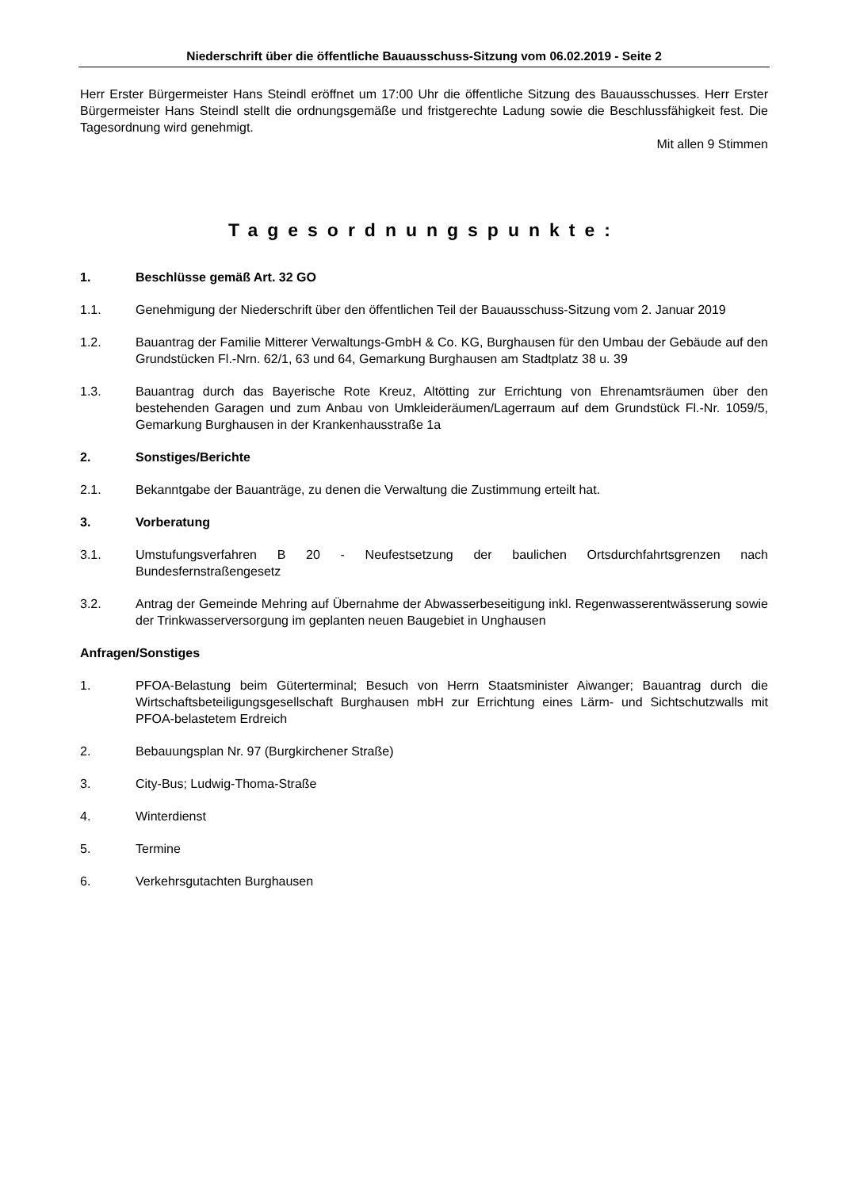Niederschrift über die öffentliche Bauausschuss-Sitzung vom 06.02.2019 - Seite 2
Herr Erster Bürgermeister Hans Steindl eröffnet um 17:00 Uhr die öffentliche Sitzung des Bauausschusses. Herr Erster Bürgermeister Hans Steindl stellt die ordnungsgemäße und fristgerechte Ladung sowie die Beschlussfähigkeit fest. Die Tagesordnung wird genehmigt.
Mit allen 9 Stimmen
Tagesordnungspunkte:
1. Beschlüsse gemäß Art. 32 GO
1.1. Genehmigung der Niederschrift über den öffentlichen Teil der Bauausschuss-Sitzung vom 2. Januar 2019
1.2. Bauantrag der Familie Mitterer Verwaltungs-GmbH & Co. KG, Burghausen für den Umbau der Gebäude auf den Grundstücken Fl.-Nrn. 62/1, 63 und 64, Gemarkung Burghausen am Stadtplatz 38 u. 39
1.3. Bauantrag durch das Bayerische Rote Kreuz, Altötting zur Errichtung von Ehrenamtsräumen über den bestehenden Garagen und zum Anbau von Umkleideräumen/Lagerraum auf dem Grundstück Fl.-Nr. 1059/5, Gemarkung Burghausen in der Krankenhausstraße 1a
2. Sonstiges/Berichte
2.1. Bekanntgabe der Bauanträge, zu denen die Verwaltung die Zustimmung erteilt hat.
3. Vorberatung
3.1. Umstufungsverfahren B 20 - Neufestsetzung der baulichen Ortsdurchfahrtsgrenzen nach Bundesfernstraßengesetz
3.2. Antrag der Gemeinde Mehring auf Übernahme der Abwasserbeseitigung inkl. Regenwasserentwässerung sowie der Trinkwasserversorgung im geplanten neuen Baugebiet in Unghausen
Anfragen/Sonstiges
1. PFOA-Belastung beim Güterterminal; Besuch von Herrn Staatsminister Aiwanger; Bauantrag durch die Wirtschaftsbeteiligungsgesellschaft Burghausen mbH zur Errichtung eines Lärm- und Sichtschutzwalls mit PFOA-belastetem Erdreich
2. Bebauungsplan Nr. 97 (Burgkirchener Straße)
3. City-Bus; Ludwig-Thoma-Straße
4. Winterdienst
5. Termine
6. Verkehrsgutachten Burghausen